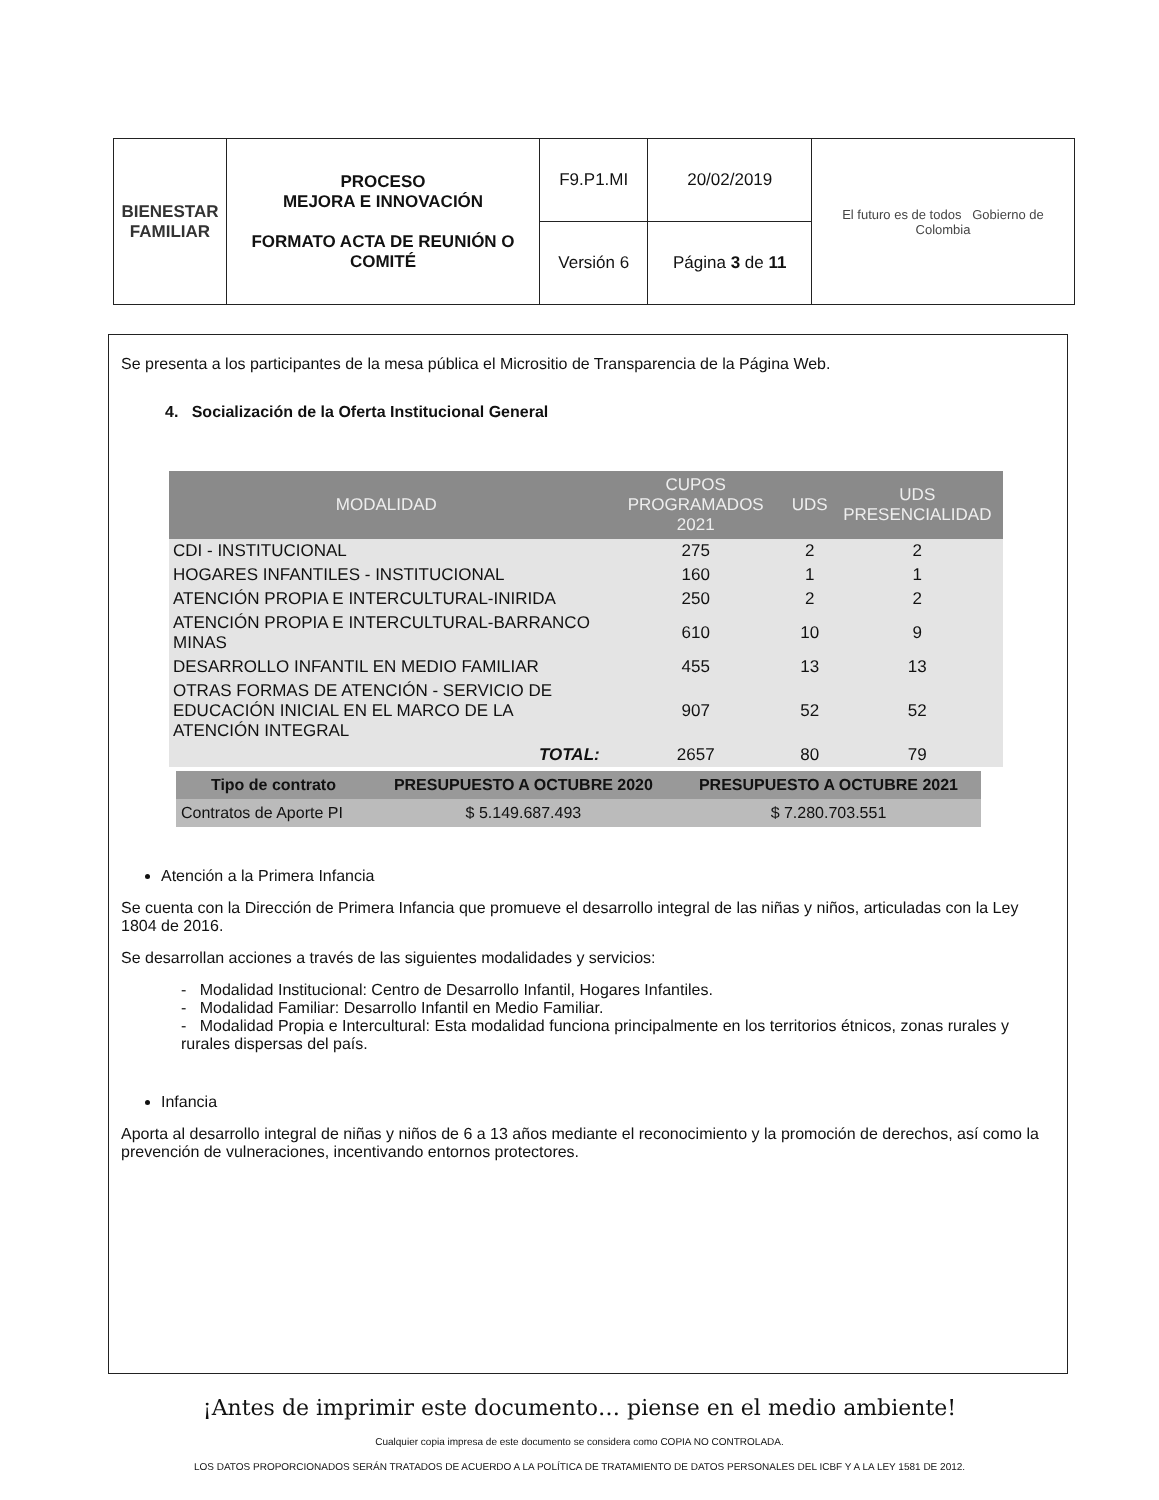| BIENESTAR FAMILIAR | PROCESO MEJORA E INNOVACIÓN FORMATO ACTA DE REUNIÓN O COMITÉ | F9.P1.MI | 20/02/2019 | El futuro es de todos Gobierno de Colombia |
| | | Versión 6 | Página 3 de 11 | |
Se presenta a los participantes de la mesa pública el Micrositio de Transparencia de la Página Web.
4. Socialización de la Oferta Institucional General
| MODALIDAD | CUPOS PROGRAMADOS 2021 | UDS | UDS PRESENCIALIDAD |
| --- | --- | --- | --- |
| CDI - INSTITUCIONAL | 275 | 2 | 2 |
| HOGARES INFANTILES - INSTITUCIONAL | 160 | 1 | 1 |
| ATENCIÓN PROPIA E INTERCULTURAL-INIRIDA | 250 | 2 | 2 |
| ATENCIÓN PROPIA E INTERCULTURAL-BARRANCO MINAS | 610 | 10 | 9 |
| DESARROLLO INFANTIL EN MEDIO FAMILIAR | 455 | 13 | 13 |
| OTRAS FORMAS DE ATENCIÓN - SERVICIO DE EDUCACIÓN INICIAL EN EL MARCO DE LA ATENCIÓN INTEGRAL | 907 | 52 | 52 |
| TOTAL: | 2657 | 80 | 79 |
| Tipo de contrato | PRESUPUESTO A OCTUBRE 2020 | PRESUPUESTO A OCTUBRE 2021 |
| --- | --- | --- |
| Contratos de Aporte PI | $ 5.149.687.493 | $ 7.280.703.551 |
Atención a la Primera Infancia
Se cuenta con la Dirección de Primera Infancia que promueve el desarrollo integral de las niñas y niños, articuladas con la Ley 1804 de 2016.
Se desarrollan acciones a través de las siguientes modalidades y servicios:
- Modalidad Institucional: Centro de Desarrollo Infantil, Hogares Infantiles.
- Modalidad Familiar: Desarrollo Infantil en Medio Familiar.
- Modalidad Propia e Intercultural: Esta modalidad funciona principalmente en los territorios étnicos, zonas rurales y rurales dispersas del país.
Infancia
Aporta al desarrollo integral de niñas y niños de 6 a 13 años mediante el reconocimiento y la promoción de derechos, así como la prevención de vulneraciones, incentivando entornos protectores.
¡Antes de imprimir este documento… piense en el medio ambiente!
Cualquier copia impresa de este documento se considera como COPIA NO CONTROLADA.
LOS DATOS PROPORCIONADOS SERÁN TRATADOS DE ACUERDO A LA POLÍTICA DE TRATAMIENTO DE DATOS PERSONALES DEL ICBF Y A LA LEY 1581 DE 2012.